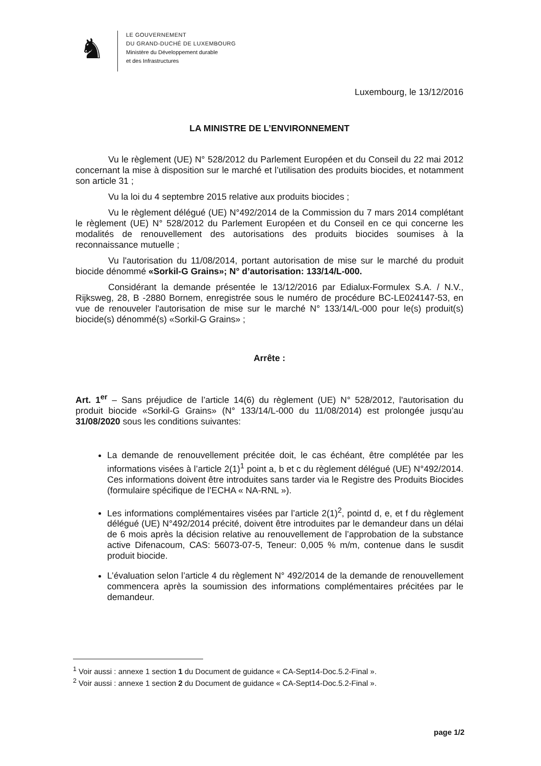♞
LE GOUVERNEMENT
DU GRAND-DUCHÉ DE LUXEMBOURG
Ministère du Développement durable
et des Infrastructures
Luxembourg, le 13/12/2016
LA MINISTRE DE L’ENVIRONNEMENT
Vu le règlement (UE) N° 528/2012 du Parlement Européen et du Conseil du 22 mai 2012 concernant la mise à disposition sur le marché et l’utilisation des produits biocides, et notamment son article 31 ;
Vu la loi du 4 septembre 2015 relative aux produits biocides ;
Vu le règlement délégué (UE) N°492/2014 de la Commission du 7 mars 2014 complétant le règlement (UE) N° 528/2012 du Parlement Européen et du Conseil en ce qui concerne les modalités de renouvellement des autorisations des produits biocides soumises à la reconnaissance mutuelle ;
Vu l'autorisation du 11/08/2014, portant autorisation de mise sur le marché du produit biocide dénommé «Sorkil-G Grains»; N° d’autorisation: 133/14/L-000.
Considérant la demande présentée le 13/12/2016 par Edialux-Formulex S.A. / N.V., Rijksweg, 28, B -2880 Bornem, enregistrée sous le numéro de procédure BC-LE024147-53, en vue de renouveler l'autorisation de mise sur le marché N° 133/14/L-000 pour le(s) produit(s) biocide(s) dénommé(s) «Sorkil-G Grains» ;
Arrête :
Art. 1<sup>er</sup> – Sans préjudice de l’article 14(6) du règlement (UE) N° 528/2012, l'autorisation du produit biocide «Sorkil-G Grains» (N° 133/14/L-000 du 11/08/2014) est prolongée jusqu’au 31/08/2020 sous les conditions suivantes:
La demande de renouvellement précitée doit, le cas échéant, être complétée par les informations visées à l’article 2(1)<sup>1</sup> point a, b et c du règlement délégué (UE) N°492/2014. Ces informations doivent être introduites sans tarder via le Registre des Produits Biocides (formulaire spécifique de l’ECHA « NA-RNL »).
Les informations complémentaires visées par l’article 2(1)<sup>2</sup>, pointd d, e, et f du règlement délégué (UE) N°492/2014 précité, doivent être introduites par le demandeur dans un délai de 6 mois après la décision relative au renouvellement de l’approbation de la substance active Difenacoum, CAS: 56073-07-5, Teneur: 0,005 % m/m, contenue dans le susdit produit biocide.
L’évaluation selon l’article 4 du règlement N° 492/2014 de la demande de renouvellement commencera après la soumission des informations complémentaires précitées par le demandeur.
<sup>1</sup> Voir aussi : annexe 1 section 1 du Document de guidance « CA-Sept14-Doc.5.2-Final ».
<sup>2</sup> Voir aussi : annexe 1 section 2 du Document de guidance « CA-Sept14-Doc.5.2-Final ».
page 1/2